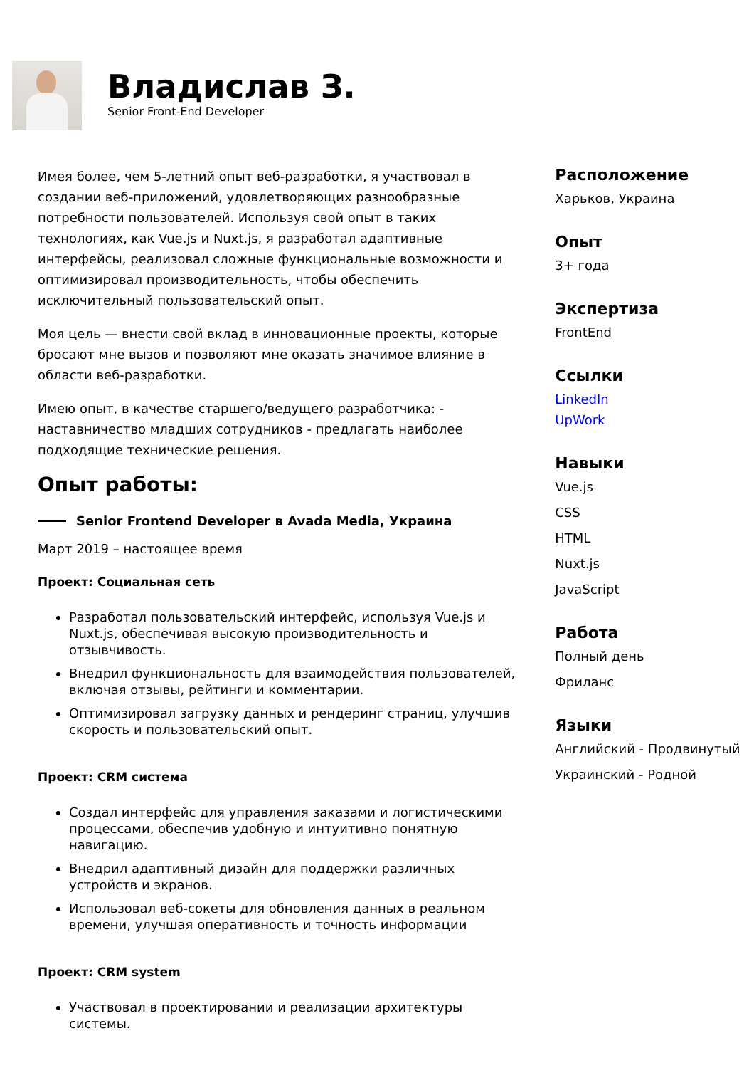Владислав З.
Senior Front-End Developer
Имея более, чем 5-летний опыт веб-разработки, я участвовал в создании веб-приложений, удовлетворяющих разнообразные потребности пользователей. Используя свой опыт в таких технологиях, как Vue.js и Nuxt.js, я разработал адаптивные интерфейсы, реализовал сложные функциональные возможности и оптимизировал производительность, чтобы обеспечить исключительный пользовательский опыт.
Моя цель — внести свой вклад в инновационные проекты, которые бросают мне вызов и позволяют мне оказать значимое влияние в области веб-разработки.
Имею опыт, в качестве старшего/ведущего разработчика: - наставничество младших сотрудников - предлагать наиболее подходящие технические решения.
Опыт работы:
Senior Frontend Developer в Avada Media, Украина
Март 2019 – настоящее время
Проект: Социальная сеть
Разработал пользовательский интерфейс, используя Vue.js и Nuxt.js, обеспечивая высокую производительность и отзывчивость.
Внедрил функциональность для взаимодействия пользователей, включая отзывы, рейтинги и комментарии.
Оптимизировал загрузку данных и рендеринг страниц, улучшив скорость и пользовательский опыт.
Проект: CRM система
Создал интерфейс для управления заказами и логистическими процессами, обеспечив удобную и интуитивно понятную навигацию.
Внедрил адаптивный дизайн для поддержки различных устройств и экранов.
Использовал веб-сокеты для обновления данных в реальном времени, улучшая оперативность и точность информации
Проект: CRM system
Участвовал в проектировании и реализации архитектуры системы.
Расположение
Харьков, Украина
Опыт
3+ года
Экспертиза
FrontEnd
Ссылки
LinkedIn
UpWork
Навыки
Vue.js
CSS
HTML
Nuxt.js
JavaScript
Работа
Полный день
Фриланс
Языки
Английский - Продвинутый
Украинский - Родной